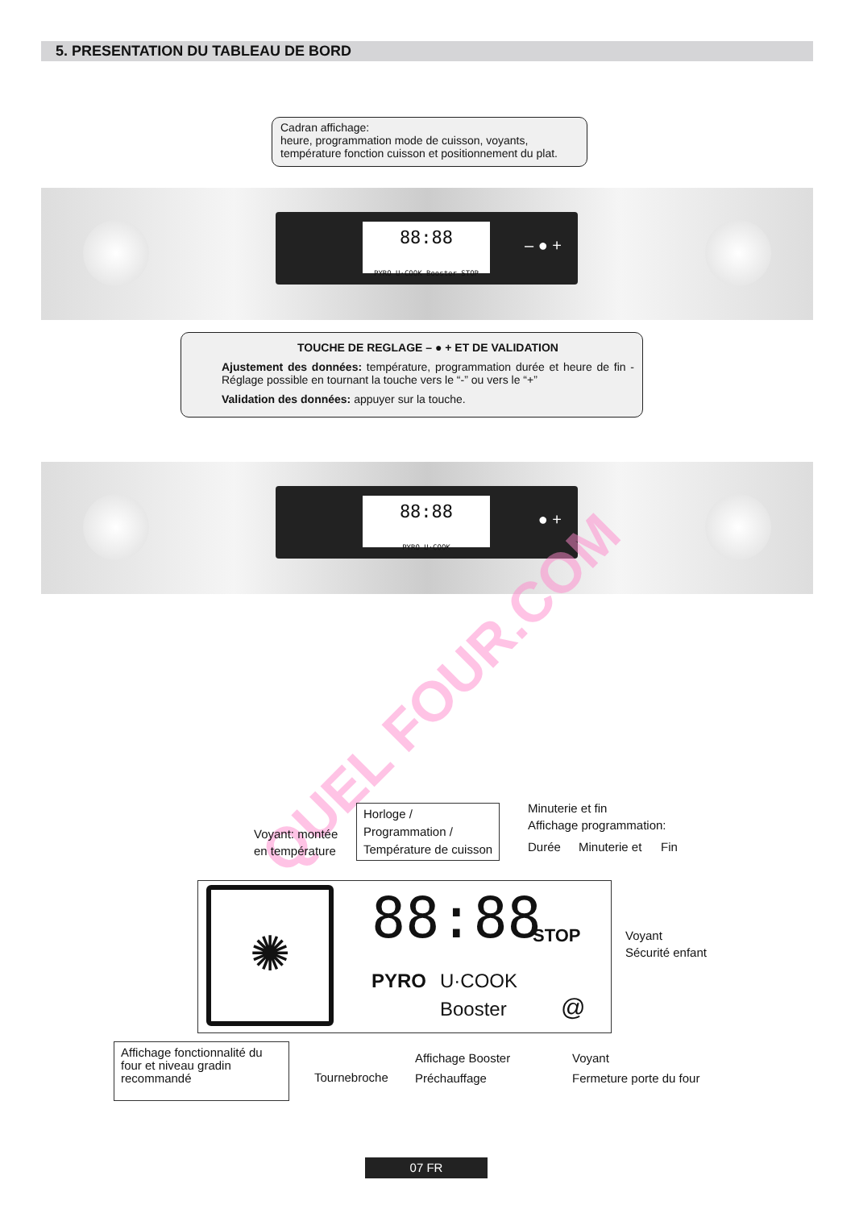5. PRESENTATION DU TABLEAU DE BORD
Cadran affichage:
heure, programmation mode de cuisson, voyants,
température fonction cuisson et positionnement du plat.
88:88
PYRO U·COOK Booster STOP
– ● +
TOUCHE DE REGLAGE – ● + ET DE VALIDATION
Ajustement des données: température, programmation durée et heure de fin - Réglage possible en tournant la touche vers le “-” ou vers le “+”
Validation des données: appuyer sur la touche.
88:88
PYRO U·COOK
● +
QUEL FOUR.COM
Voyant: montée
en température
Horloge /
Programmation /
Température de cuisson
Minuterie et fin
Affichage programmation:
Durée Minuterie et Fin
Voyant
Sécurité enfant
✺ 88:88 STOP
PYRO U·COOK
Booster @
Affichage fonctionnalité du four et niveau gradin recommandé
Tournebroche
Affichage Booster
Préchauffage
Voyant
Fermeture porte du four
07 FR